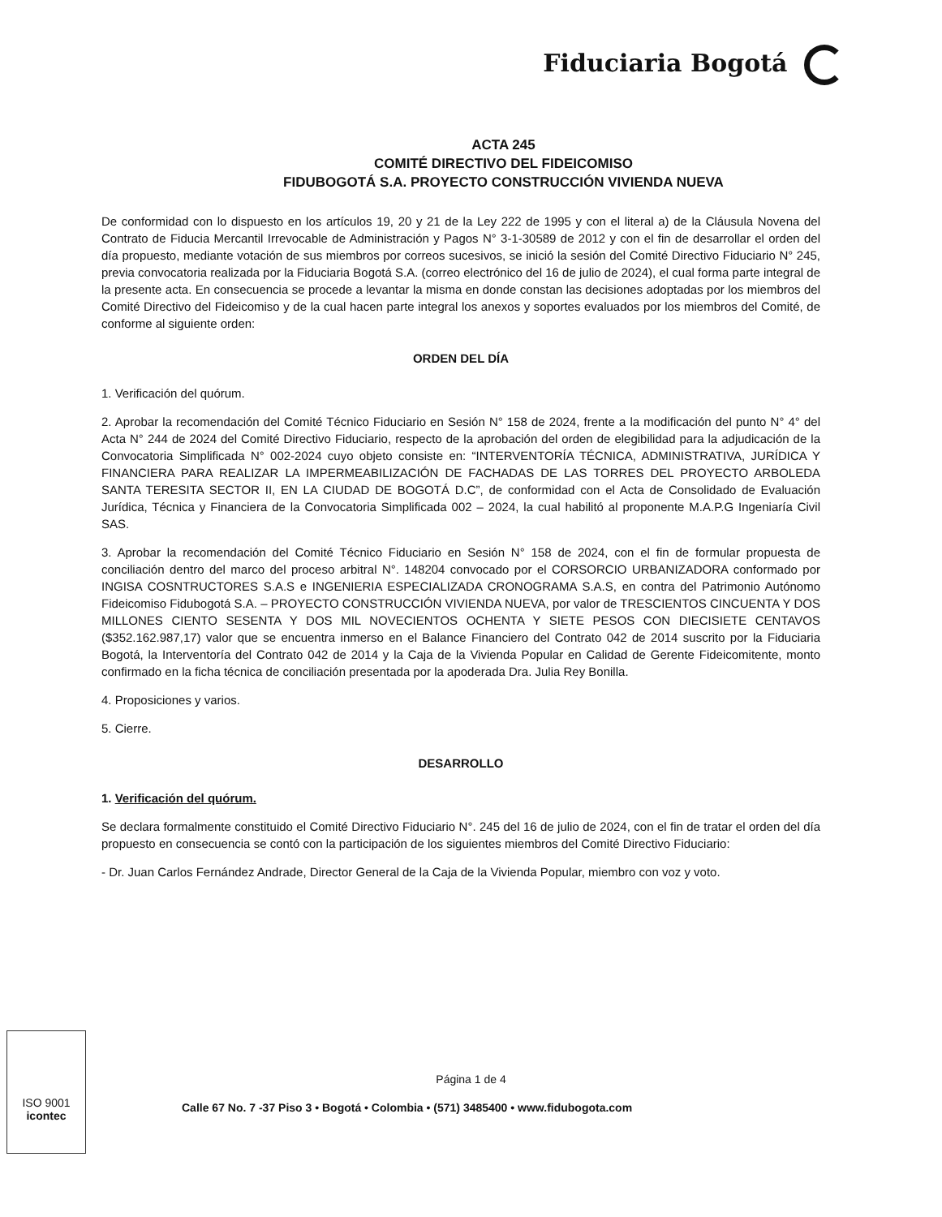Fiduciaria Bogotá
ACTA 245
COMITÉ DIRECTIVO DEL FIDEICOMISO
FIDUBOGOTÁ S.A. PROYECTO CONSTRUCCIÓN VIVIENDA NUEVA
De conformidad con lo dispuesto en los artículos 19, 20 y 21 de la Ley 222 de 1995 y con el literal a) de la Cláusula Novena del Contrato de Fiducia Mercantil Irrevocable de Administración y Pagos N° 3-1-30589 de 2012 y con el fin de desarrollar el orden del día propuesto, mediante votación de sus miembros por correos sucesivos, se inició la sesión del Comité Directivo Fiduciario N° 245, previa convocatoria realizada por la Fiduciaria Bogotá S.A. (correo electrónico del 16 de julio de 2024), el cual forma parte integral de la presente acta. En consecuencia se procede a levantar la misma en donde constan las decisiones adoptadas por los miembros del Comité Directivo del Fideicomiso y de la cual hacen parte integral los anexos y soportes evaluados por los miembros del Comité, de conforme al siguiente orden:
ORDEN DEL DÍA
1. Verificación del quórum.
2. Aprobar la recomendación del Comité Técnico Fiduciario en Sesión N° 158 de 2024, frente a la modificación del punto N° 4° del Acta N° 244 de 2024 del Comité Directivo Fiduciario, respecto de la aprobación del orden de elegibilidad para la adjudicación de la Convocatoria Simplificada N° 002-2024 cuyo objeto consiste en: “INTERVENTORÍA TÉCNICA, ADMINISTRATIVA, JURÍDICA Y FINANCIERA PARA REALIZAR LA IMPERMEABILIZACIÓN DE FACHADAS DE LAS TORRES DEL PROYECTO ARBOLEDA SANTA TERESITA SECTOR II, EN LA CIUDAD DE BOGOTÁ D.C”, de conformidad con el Acta de Consolidado de Evaluación Jurídica, Técnica y Financiera de la Convocatoria Simplificada 002 – 2024, la cual habilitó al proponente M.A.P.G Ingeniaría Civil SAS.
3. Aprobar la recomendación del Comité Técnico Fiduciario en Sesión N° 158 de 2024, con el fin de formular propuesta de conciliación dentro del marco del proceso arbitral N°. 148204 convocado por el CORSORCIO URBANIZADORA conformado por INGISA COSNTRUCTORES S.A.S e INGENIERIA ESPECIALIZADA CRONOGRAMA S.A.S, en contra del Patrimonio Autónomo Fideicomiso Fidubogotá S.A. – PROYECTO CONSTRUCCIÓN VIVIENDA NUEVA, por valor de TRESCIENTOS CINCUENTA Y DOS MILLONES CIENTO SESENTA Y DOS MIL NOVECIENTOS OCHENTA Y SIETE PESOS CON DIECISIETE CENTAVOS ($352.162.987,17) valor que se encuentra inmerso en el Balance Financiero del Contrato 042 de 2014 suscrito por la Fiduciaria Bogotá, la Interventoría del Contrato 042 de 2014 y la Caja de la Vivienda Popular en Calidad de Gerente Fideicomitente, monto confirmado en la ficha técnica de conciliación presentada por la apoderada Dra. Julia Rey Bonilla.
4. Proposiciones y varios.
5. Cierre.
DESARROLLO
1. Verificación del quórum.
Se declara formalmente constituido el Comité Directivo Fiduciario N°. 245 del 16 de julio de 2024, con el fin de tratar el orden del día propuesto en consecuencia se contó con la participación de los siguientes miembros del Comité Directivo Fiduciario:
- Dr. Juan Carlos Fernández Andrade, Director General de la Caja de la Vivienda Popular, miembro con voz y voto.
Página 1 de 4
Calle 67 No. 7 -37 Piso 3 • Bogotá • Colombia • (571) 3485400 • www.fidubogota.com
ISO 9001
icontec